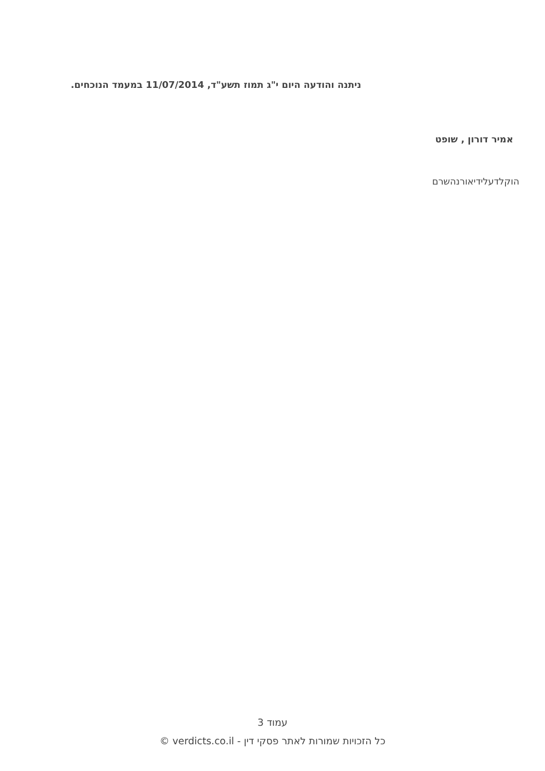ניתנה והודעה היום י"ג תמוז תשע"ד, 11/07/2014 במעמד הנוכחים.
אמיר דורון , שופט
הוקלדעלידיאורנהשרם
עמוד 3
כל הזכויות שמורות לאתר פסקי דין - verdicts.co.il ©